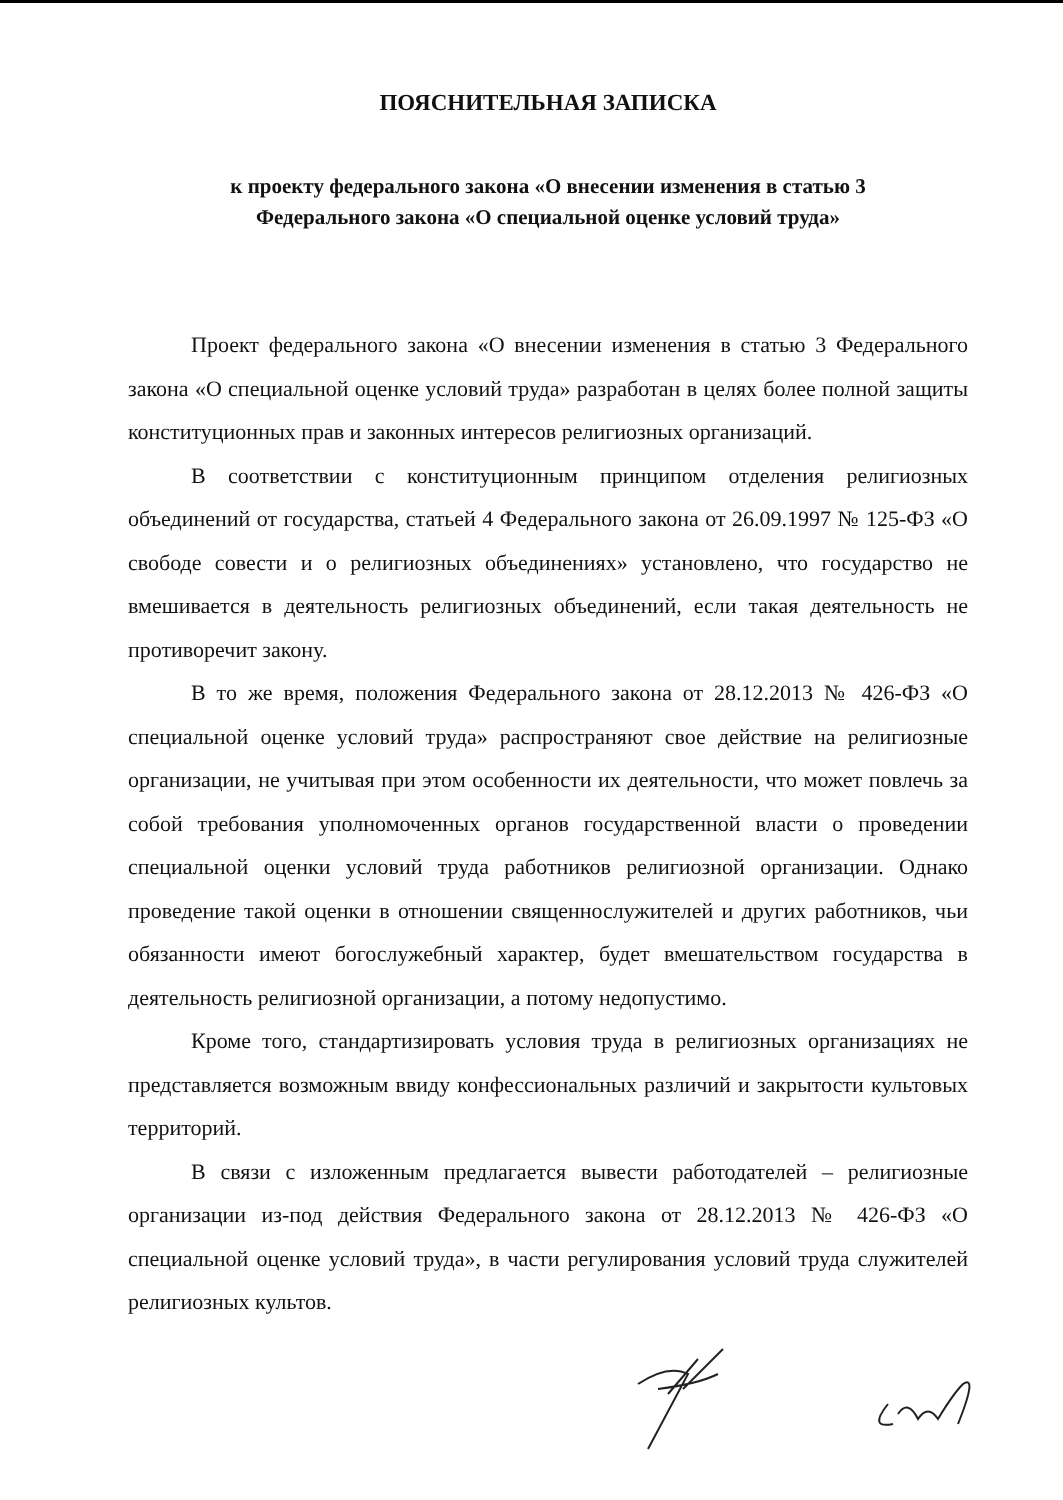ПОЯСНИТЕЛЬНАЯ ЗАПИСКА
к проекту федерального закона «О внесении изменения в статью 3
Федерального закона «О специальной оценке условий труда»
Проект федерального закона «О внесении изменения в статью 3 Федерального закона «О специальной оценке условий труда» разработан в целях более полной защиты конституционных прав и законных интересов религиозных организаций.
В соответствии с конституционным принципом отделения религиозных объединений от государства, статьей 4 Федерального закона от 26.09.1997 № 125-ФЗ «О свободе совести и о религиозных объединениях» установлено, что государство не вмешивается в деятельность религиозных объединений, если такая деятельность не противоречит закону.
В то же время, положения Федерального закона от 28.12.2013 № 426-ФЗ «О специальной оценке условий труда» распространяют свое действие на религиозные организации, не учитывая при этом особенности их деятельности, что может повлечь за собой требования уполномоченных органов государственной власти о проведении специальной оценки условий труда работников религиозной организации. Однако проведение такой оценки в отношении священнослужителей и других работников, чьи обязанности имеют богослужебный характер, будет вмешательством государства в деятельность религиозной организации, а потому недопустимо.
Кроме того, стандартизировать условия труда в религиозных организациях не представляется возможным ввиду конфессиональных различий и закрытости культовых территорий.
В связи с изложенным предлагается вывести работодателей – религиозные организации из-под действия Федерального закона от 28.12.2013 № 426-ФЗ «О специальной оценке условий труда», в части регулирования условий труда служителей религиозных культов.